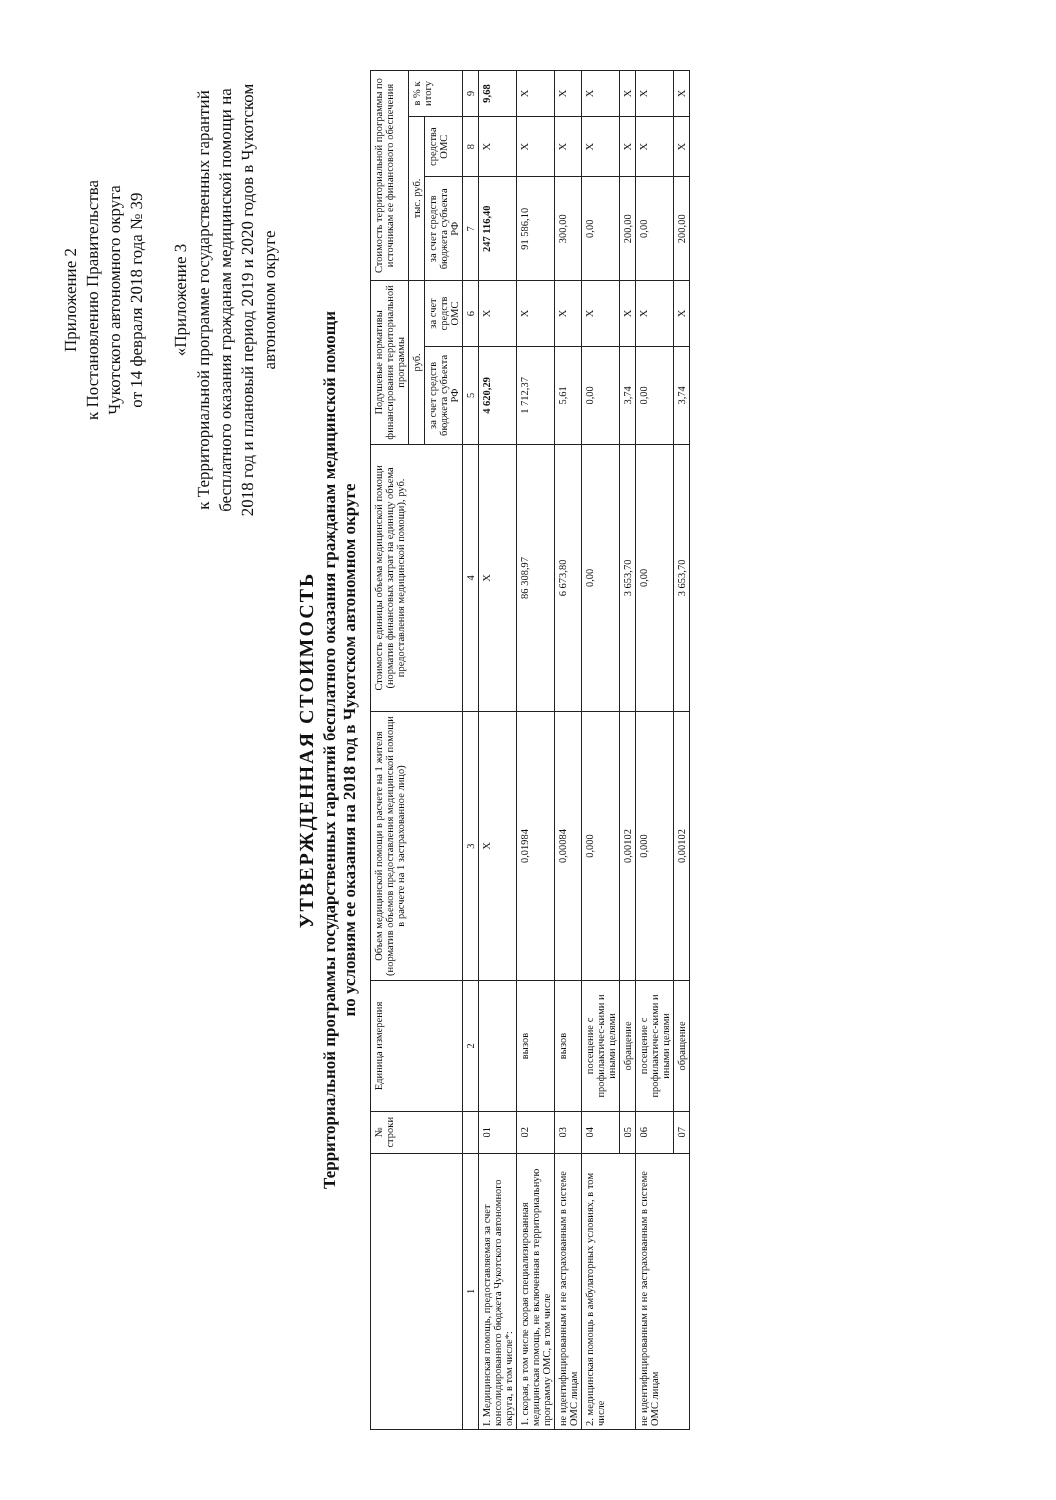Приложение 2
к Постановлению Правительства
Чукотского автономного округа
от 14 февраля 2018 года № 39
«Приложение 3
к Территориальной программе государственных гарантий бесплатного оказания гражданам медицинской помощи на 2018 год и плановый период 2019 и 2020 годов в Чукотском автономном округе
УТВЕРЖДЕННАЯ СТОИМОСТЬ
Территориальной программы государственных гарантий бесплатного оказания гражданам медицинской помощи
по условиям ее оказания на 2018 год в Чукотском автономном округе
| | № строки | Единица измерения | Объем медицинской помощи в расчете на 1 жителя (норматив объемов предоставления медицинской помощи в расчете на 1 застрахованное лицо) | Стоимость единицы объема медицинской помощи (норматив финансовых затрат на единицу объема предоставления медицинской помощи), руб. | Подушевые нормативы финансирования территориальной программы | | Стоимость территориальной программы по источникам ее финансового обеспечения | | |
| --- | --- | --- | --- | --- | --- | --- | --- | --- | --- |
| | | | | | руб. | | тыс. руб. | | в % к итогу |
| | | | | | за счет средств бюджета субъекта РФ | за счет средств ОМС | за счет средств бюджета субъекта РФ | средства ОМС | |
| 1 | | 2 | 3 | 4 | 5 | 6 | 7 | 8 | 9 |
| I. Медицинская помощь, предоставляемая за счет консолидированного бюджета Чукотского автономного округа, в том числе*: | 01 | | X | X | 4 620,29 | X | 247 116,40 | X | 9,68 |
| 1. скорая, в том числе скорая специализированная медицинская помощь, не включенная в территориальную программу ОМС, в том числе | 02 | вызов | 0,01984 | 86 308,97 | 1 712,37 | X | 91 586,10 | X | X |
| не идентифицированным и не застрахованным в системе ОМС лицам | 03 | вызов | 0,00084 | 6 673,80 | 5,61 | X | 300,00 | X | X |
| 2. медицинская помощь в амбулаторных условиях, в том числе | 04 | посещение с профилактичес-кими и иными целями | 0,000 | 0,00 | 0,00 | X | 0,00 | X | X |
| | 05 | обращение | 0,00102 | 3 653,70 | 3,74 | X | 200,00 | X | X |
| не идентифицированным и не застрахованным в системе ОМС лицам | 06 | посещение с профилактичес-кими и иными целями | 0,000 | 0,00 | 0,00 | X | 0,00 | X | X |
| | 07 | обращение | 0,00102 | 3 653,70 | 3,74 | X | 200,00 | X | X |